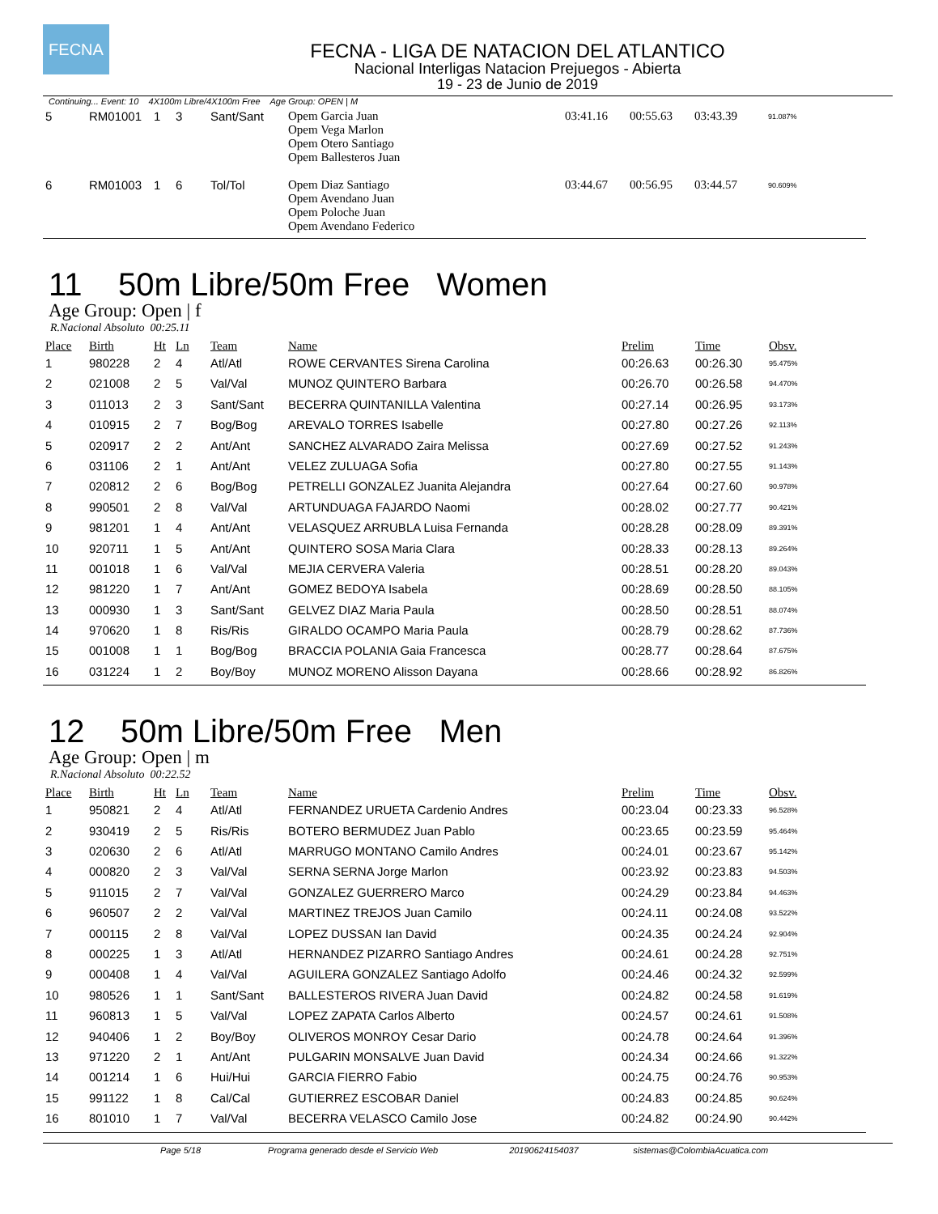FECNA
FECNA - LIGA DE NATACION DEL ATLANTICO
Nacional Interligas Natacion Prejuegos - Abierta
19 - 23 de Junio de 2019
Continuing... Event: 10 4X100m Libre/4X100m Free Age Group: OPEN | M
| 5 | RM01001 | 1 | 3 | Sant/Sant | Opem Garcia Juan Opem Vega Marlon Opem Otero Santiago Opem Ballesteros Juan | 03:41.16 | 00:55.63 | 03:43.39 | 91.087% |
| 6 | RM01003 | 1 | 6 | Tol/Tol | Opem Diaz Santiago Opem Avendano Juan Opem Poloche Juan Opem Avendano Federico | 03:44.67 | 00:56.95 | 03:44.57 | 90.609% |
11 50m Libre/50m Free Women
Age Group: Open | f
R.Nacional Absoluto 00:25.11
| Place | Birth | Ht | Ln | Team | Name | Prelim | Time | Obsv. |
| --- | --- | --- | --- | --- | --- | --- | --- | --- |
| 1 | 980228 | 2 | 4 | Atl/Atl | ROWE CERVANTES Sirena Carolina | 00:26.63 | 00:26.30 | 95.475% |
| 2 | 021008 | 2 | 5 | Val/Val | MUNOZ QUINTERO Barbara | 00:26.70 | 00:26.58 | 94.470% |
| 3 | 011013 | 2 | 3 | Sant/Sant | BECERRA QUINTANILLA Valentina | 00:27.14 | 00:26.95 | 93.173% |
| 4 | 010915 | 2 | 7 | Bog/Bog | AREVALO TORRES Isabelle | 00:27.80 | 00:27.26 | 92.113% |
| 5 | 020917 | 2 | 2 | Ant/Ant | SANCHEZ ALVARADO Zaira Melissa | 00:27.69 | 00:27.52 | 91.243% |
| 6 | 031106 | 2 | 1 | Ant/Ant | VELEZ ZULUAGA Sofia | 00:27.80 | 00:27.55 | 91.143% |
| 7 | 020812 | 2 | 6 | Bog/Bog | PETRELLI GONZALEZ Juanita Alejandra | 00:27.64 | 00:27.60 | 90.978% |
| 8 | 990501 | 2 | 8 | Val/Val | ARTUNDUAGA FAJARDO Naomi | 00:28.02 | 00:27.77 | 90.421% |
| 9 | 981201 | 1 | 4 | Ant/Ant | VELASQUEZ ARRUBLA Luisa Fernanda | 00:28.28 | 00:28.09 | 89.391% |
| 10 | 920711 | 1 | 5 | Ant/Ant | QUINTERO SOSA Maria Clara | 00:28.33 | 00:28.13 | 89.264% |
| 11 | 001018 | 1 | 6 | Val/Val | MEJIA CERVERA Valeria | 00:28.51 | 00:28.20 | 89.043% |
| 12 | 981220 | 1 | 7 | Ant/Ant | GOMEZ BEDOYA Isabela | 00:28.69 | 00:28.50 | 88.105% |
| 13 | 000930 | 1 | 3 | Sant/Sant | GELVEZ DIAZ Maria Paula | 00:28.50 | 00:28.51 | 88.074% |
| 14 | 970620 | 1 | 8 | Ris/Ris | GIRALDO OCAMPO Maria Paula | 00:28.79 | 00:28.62 | 87.736% |
| 15 | 001008 | 1 | 1 | Bog/Bog | BRACCIA POLANIA Gaia Francesca | 00:28.77 | 00:28.64 | 87.675% |
| 16 | 031224 | 1 | 2 | Boy/Boy | MUNOZ MORENO Alisson Dayana | 00:28.66 | 00:28.92 | 86.826% |
12 50m Libre/50m Free Men
Age Group: Open | m
R.Nacional Absoluto 00:22.52
| Place | Birth | Ht | Ln | Team | Name | Prelim | Time | Obsv. |
| --- | --- | --- | --- | --- | --- | --- | --- | --- |
| 1 | 950821 | 2 | 4 | Atl/Atl | FERNANDEZ URUETA Cardenio Andres | 00:23.04 | 00:23.33 | 96.528% |
| 2 | 930419 | 2 | 5 | Ris/Ris | BOTERO BERMUDEZ Juan Pablo | 00:23.65 | 00:23.59 | 95.464% |
| 3 | 020630 | 2 | 6 | Atl/Atl | MARRUGO MONTANO Camilo Andres | 00:24.01 | 00:23.67 | 95.142% |
| 4 | 000820 | 2 | 3 | Val/Val | SERNA SERNA Jorge Marlon | 00:23.92 | 00:23.83 | 94.503% |
| 5 | 911015 | 2 | 7 | Val/Val | GONZALEZ GUERRERO Marco | 00:24.29 | 00:23.84 | 94.463% |
| 6 | 960507 | 2 | 2 | Val/Val | MARTINEZ TREJOS Juan Camilo | 00:24.11 | 00:24.08 | 93.522% |
| 7 | 000115 | 2 | 8 | Val/Val | LOPEZ DUSSAN Ian David | 00:24.35 | 00:24.24 | 92.904% |
| 8 | 000225 | 1 | 3 | Atl/Atl | HERNANDEZ PIZARRO Santiago Andres | 00:24.61 | 00:24.28 | 92.751% |
| 9 | 000408 | 1 | 4 | Val/Val | AGUILERA GONZALEZ Santiago Adolfo | 00:24.46 | 00:24.32 | 92.599% |
| 10 | 980526 | 1 | 1 | Sant/Sant | BALLESTEROS RIVERA Juan David | 00:24.82 | 00:24.58 | 91.619% |
| 11 | 960813 | 1 | 5 | Val/Val | LOPEZ ZAPATA Carlos Alberto | 00:24.57 | 00:24.61 | 91.508% |
| 12 | 940406 | 1 | 2 | Boy/Boy | OLIVEROS MONROY Cesar Dario | 00:24.78 | 00:24.64 | 91.396% |
| 13 | 971220 | 2 | 1 | Ant/Ant | PULGARIN MONSALVE Juan David | 00:24.34 | 00:24.66 | 91.322% |
| 14 | 001214 | 1 | 6 | Hui/Hui | GARCIA FIERRO Fabio | 00:24.75 | 00:24.76 | 90.953% |
| 15 | 991122 | 1 | 8 | Cal/Cal | GUTIERREZ ESCOBAR Daniel | 00:24.83 | 00:24.85 | 90.624% |
| 16 | 801010 | 1 | 7 | Val/Val | BECERRA VELASCO Camilo Jose | 00:24.82 | 00:24.90 | 90.442% |
Page 5/18 Programa generado desde el Servicio Web 20190624154037 sistemas@ColombiaAcuatica.com